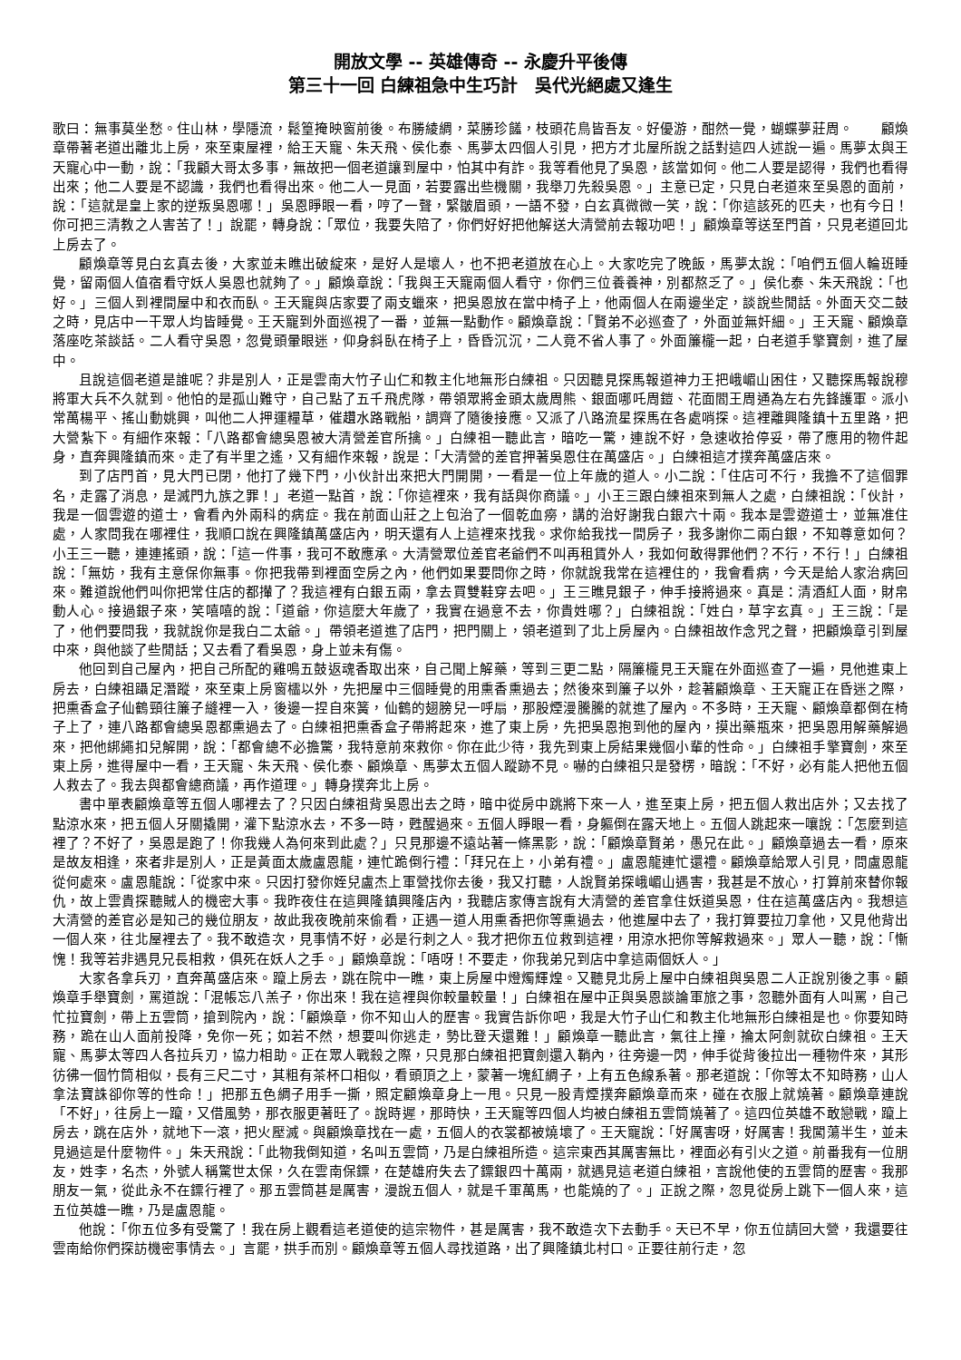開放文學 -- 英雄傳奇 -- 永慶升平後傳
第三十一回 白練祖急中生巧計　吳代光絕處又逢生
歌曰：無事莫坐愁。住山林，學隱流，鬆篁掩映窗前後。布勝綾綢，菜勝珍饈，枝頭花鳥皆吾友。好優游，酣然一覺，蝴蝶夢莊周。　　顧煥章帶著老道出離北上房，來至東屋裡，給王天寵、朱天飛、侯化泰、馬夢太四個人引見，把方才北屋所說之話對這四人述說一遍。馬夢太與王天寵心中一動，說：「我顧大哥太多事，無故把一個老道讓到屋中，怕其中有詐。我等看他見了吳恩，該當如何。他二人要是認得，我們也看得出來；他二人要是不認識，我們也看得出來。他二人一見面，若要露出些機關，我舉刀先殺吳恩。」主意已定，只見白老道來至吳恩的面前，說：「這就是皇上家的逆叛吳恩哪！」吳恩睜眼一看，哼了一聲，緊皺眉頭，一語不發，白玄真微微一笑，說：「你這該死的匹夫，也有今日！你可把三清教之人害苦了！」說罷，轉身說：「眾位，我要失陪了，你們好好把他解送大清營前去報功吧！」顧煥章等送至門首，只見老道回北上房去了。
顧煥章等見白玄真去後，大家並未瞧出破綻來，是好人是壞人，也不把老道放在心上。大家吃完了晚飯，馬夢太說：「咱們五個人輪班睡覺，留兩個人值宿看守妖人吳恩也就夠了。」顧煥章說：「我與王天寵兩個人看守，你們三位養養神，別都熬乏了。」侯化泰、朱天飛說：「也好。」三個人到裡間屋中和衣而臥。王天寵與店家要了兩支蠟來，把吳恩放在當中椅子上，他兩個人在兩邊坐定，談說些閒話。外面天交二鼓之時，見店中一干眾人均皆睡覺。王天寵到外面巡視了一番，並無一點動作。顧煥章說：「賢弟不必巡查了，外面並無奸細。」王天寵、顧煥章落座吃茶談話。二人看守吳恩，忽覺頭暈眼迷，仰身斜臥在椅子上，昏昏沉沉，二人竟不省人事了。外面簾櫳一起，白老道手擎寶劍，進了屋中。
且說這個老道是誰呢？非是別人，正是雲南大竹子山仁和教主化地無形白練祖。只因聽見探馬報道神力王把峨嵋山困住，又聽探馬報說穆將軍大兵不久就到。他怕的是孤山難守，自己點了五千飛虎隊，帶領眾將金頭太歲周熊、銀面哪吒周鎧、花面閻王周通為左右先鋒護軍。派小常萬楊平、搖山動姚興，叫他二人押運糧草，催趲水路戰船，調齊了隨後接應。又派了八路流星探馬在各處哨探。這裡離興隆鎮十五里路，把大營紮下。有細作來報：「八路都會總吳恩被大清營差官所擒。」白練祖一聽此言，暗吃一驚，連說不好，急速收拾停妥，帶了應用的物件起身，直奔興隆鎮而來。走了有半里之遙，又有細作來報，說是：「大清營的差官押著吳恩住在萬盛店。」白練祖這才撲奔萬盛店來。
到了店門首，見大門已閉，他打了幾下門，小伙計出來把大門開開，一看是一位上年歲的道人。小二說：「住店可不行，我擔不了這個罪名，走露了消息，是滅門九族之罪！」老道一點首，說：「你這裡來，我有話與你商議。」小王三跟白練祖來到無人之處，白練祖說：「伙計，我是一個雲遊的道士，會看內外兩科的病症。我在前面山莊之上包治了一個乾血癆，講的治好謝我白銀六十兩。我本是雲遊道士，並無准住處，人家問我在哪裡住，我順口說在興隆鎮萬盛店內，明天還有人上這裡來找我。求你給我找一間房子，我多謝你二兩白銀，不知尊意如何？小王三一聽，連連搖頭，說：「這一件事，我可不敢應承。大清營眾位差官老爺們不叫再租賃外人，我如何敢得罪他們？不行，不行！」白練祖說：「無妨，我有主意保你無事。你把我帶到裡面空房之內，他們如果要問你之時，你就說我常在這裡住的，我會看病，今天是給人家治病回來。難道說他們叫你把常住店的都攆了？我這裡有白銀五兩，拿去買雙鞋穿去吧。」王三瞧見銀子，伸手接將過來。真是：清酒紅人面，財帛動人心。接過銀子來，笑嘻嘻的說：「道爺，你這麼大年歲了，我實在過意不去，你貴姓哪？」白練祖說：「姓白，草字玄真。」王三說：「是了，他們要問我，我就說你是我白二太爺。」帶領老道進了店門，把門關上，領老道到了北上房屋內。白練祖故作念咒之聲，把顧煥章引到屋中來，與他談了些閒話；又去看了看吳恩，身上並未有傷。
他回到自己屋內，把自己所配的雞鳴五鼓返魂香取出來，自己聞上解藥，等到三更二點，隔簾櫳見王天寵在外面巡查了一遍，見他進東上房去，白練祖躡足潛蹤，來至東上房窗櫺以外，先把屋中三個睡覺的用熏香熏過去；然後來到簾子以外，趁著顧煥章、王天寵正在昏迷之際，把熏香盒子仙鶴頸往簾子縫裡一入，後邊一捏自來簧，仙鶴的翅膀兒一呼扇，那股煙漫騰騰的就進了屋內。不多時，王天寵、顧煥章都倒在椅子上了，連八路都會總吳恩都熏過去了。白練祖把熏香盒子帶將起來，進了東上房，先把吳恩抱到他的屋內，摸出藥瓶來，把吳恩用解藥解過來，把他綁繩扣兒解開，說：「都會總不必擔驚，我特意前來救你。你在此少待，我先到東上房結果幾個小輩的性命。」白練祖手擎寶劍，來至東上房，進得屋中一看，王天寵、朱天飛、侯化泰、顧煥章、馬夢太五個人蹤跡不見。嚇的白練祖只是發楞，暗說：「不好，必有能人把他五個人救去了。我去與都會總商議，再作道理。」轉身撲奔北上房。
書中單表顧煥章等五個人哪裡去了？只因白練祖背吳恩出去之時，暗中從房中跳將下來一人，進至東上房，把五個人救出店外；又去找了點涼水來，把五個人牙關撬開，灌下點涼水去，不多一時，甦醒過來。五個人睜眼一看，身軀倒在露天地上。五個人跳起來一嚷說：「怎麼到這裡了？不好了，吳恩是跑了！你我幾人為何來到此處？」只見那邊不遠站著一條黑影，說：「顧煥章賢弟，愚兄在此。」顧煥章過去一看，原來是故友相逢，來者非是別人，正是黃面太歲盧恩龍，連忙跪倒行禮：「拜兄在上，小弟有禮。」盧恩龍連忙還禮。顧煥章給眾人引見，問盧恩龍從何處來。盧恩龍說：「從家中來。只因打發你姪兒盧杰上軍營找你去後，我又打聽，人說賢弟探峨嵋山遇害，我甚是不放心，打算前來替你報仇，故上雲貴探聽賊人的機密大事。我昨夜住在這興隆鎮興隆店內，我聽店家傳言說有大清營的差官拿住妖道吳恩，住在這萬盛店內。我想這大清營的差官必是知己的幾位朋友，故此我夜晚前來偷看，正遇一道人用熏香把你等熏過去，他進屋中去了，我打算要拉刀拿他，又見他背出一個人來，往北屋裡去了。我不敢造次，見事情不好，必是行刺之人。我才把你五位救到這裡，用涼水把你等解救過來。」眾人一聽，說：「慚愧！我等若非遇見兄長相救，俱死在妖人之手。」顧煥章說：「唔呀！不要走，你我弟兄到店中拿這兩個妖人。」
大家各拿兵刃，直奔萬盛店來。躥上房去，跳在院中一瞧，東上房屋中燈燭輝煌。又聽見北房上屋中白練祖與吳恩二人正說別後之事。顧煥章手舉寶劍，罵道說：「混帳忘八羔子，你出來！我在這裡與你較量較量！」白練祖在屋中正與吳恩談論軍旅之事，忽聽外面有人叫罵，自己忙拉寶劍，帶上五雲筒，搶到院內，說：「顧煥章，你不知山人的歷害。我實告訴你吧，我是大竹子山仁和教主化地無形白練祖是也。你要知時務，跪在山人面前投降，免你一死；如若不然，想要叫你逃走，勢比登天還難！」顧煥章一聽此言，氣往上撞，掄太阿劍就砍白練祖。王天寵、馬夢太等四人各拉兵刃，協力相助。正在眾人戰殺之際，只見那白練祖把寶劍還入鞘內，往旁邊一閃，伸手從背後拉出一種物件來，其形彷彿一個竹筒相似，長有三尺二寸，其粗有茶杯口相似，看頭頂之上，蒙著一塊紅綢子，上有五色線系著。那老道說：「你等太不知時務，山人拿法寶誅卻你等的性命！」把那五色綢子用手一撕，照定顧煥章身上一甩。只見一股青煙撲奔顧煥章而來，碰在衣服上就燒著。顧煥章連說「不好」，往房上一躥，又借風勢，那衣服更著旺了。說時遲，那時快，王天寵等四個人均被白練祖五雲筒燒著了。這四位英雄不敢戀戰，躥上房去，跳在店外，就地下一滾，把火壓滅。與顧煥章找在一處，五個人的衣裳都被燒壞了。王天寵說：「好厲害呀，好厲害！我闖蕩半生，並未見過這是什麼物件。」朱天飛說：「此物我倒知道，名叫五雲筒，乃是白練祖所造。這宗東西其厲害無比，裡面必有引火之道。前番我有一位朋友，姓李，名杰，外號人稱驚世太保，久在雲南保鏢，在楚雄府失去了鏢銀四十萬兩，就遇見這老道白練祖，言說他使的五雲筒的歷害。我那朋友一氣，從此永不在鏢行裡了。那五雲筒甚是厲害，漫說五個人，就是千軍萬馬，也能燒的了。」正說之際，忽見從房上跳下一個人來，這五位英雄一瞧，乃是盧恩龍。
他說：「你五位多有受驚了！我在房上觀看這老道使的這宗物件，甚是厲害，我不敢造次下去動手。天已不早，你五位請回大營，我還要往雲南給你們探訪機密事情去。」言罷，拱手而別。顧煥章等五個人尋找道路，出了興隆鎮北村口。正要往前行走，忽